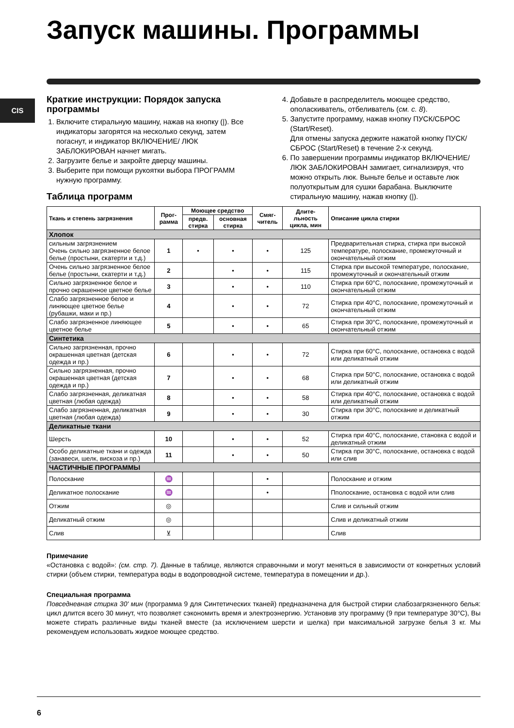Запуск машины. Программы
CIS
Краткие инструкции: Порядок запуска программы
1. Включите стиральную машину, нажав на кнопку (|). Все индикаторы загорятся на несколько секунд, затем погаснут, и индикатор ВКЛЮЧЕНИЕ/ ЛЮК ЗАБЛОКИРОВАН начнет мигать.
2. Загрузите белье и закройте дверцу машины.
3. Выберите при помощи рукоятки выбора ПРОГРАММ нужную программу.
Таблица программ
4. Добавьте в распределитель моющее средство, ополаскиватель, отбеливатель (см. с. 8).
5. Запустите программу, нажав кнопку ПУСК/СБРОС (Start/Reset).
Для отмены запуска держите нажатой кнопку ПУСК/ СБРОС (Start/Reset) в течение 2-х секунд.
6. По завершении программы индикатор ВКЛЮЧЕНИЕ/ЛЮК ЗАБЛОКИРОВАН замигает, сигнализируя, что можно открыть люк. Выньте белье и оставьте люк полуоткрытым для сушки барабана. Выключите стиральную машину, нажав кнопку (|).
| Ткань и степень загрязнения | Прог-рамма | Моющее средство | | Смяг-читель | Длите-льность цикла, мин | Описание цикла стирки |
| --- | --- | --- | --- | --- | --- | --- |
| | | предв. стирка | основная стирка | | | |
| Хлопок | | | | | | |
| сильным загрязнением Очень сильно загрязненное белое белье (простыни, скатерти и т.д.) | 1 | • | • | • | 125 | Предварительная стирка, стирка при высокой температуре, полоскание, промежуточный и окончательный отжим |
| Очень сильно загрязненное белое белье (простыни, скатерти и т.д.) | 2 | | • | • | 115 | Стирка при высокой температуре, полоскание, промежуточный и окончательный отжим |
| Сильно загрязненное белое и прочно окрашенное цветное белье | 3 | | • | • | 110 | Стирка при 60°C, полоскание, промежуточный и окончательный отжим |
| Слабо загрязненное белое и линяющее цветное белье (рубашки, маки и пр.) | 4 | | • | • | 72 | Стирка при 40°C, полоскание, промежуточный и окончательный отжим |
| Слабо загрязненное линяющее цветное белье | 5 | | • | • | 65 | Стирка при 30°C, полоскание, промежуточный и окончательный отжим |
| Синтетика | | | | | | |
| Сильно загрязненная, прочно окрашенная цветная (детская одежда и пр.) | 6 | | • | • | 72 | Стирка при 60°C, полоскание, остановка с водой или деликатный отжим |
| Сильно загрязненная, прочно окрашенная цветная (детская одежда и пр.) | 7 | | • | • | 68 | Стирка при 50°C, полоскание, остановка с водой или деликатный отжим |
| Слабо загрязненная, деликатная цветная (любая одежда) | 8 | | • | • | 58 | Стирка при 40°C, полоскание, остановка с водой или деликатный отжим |
| Слабо загрязненная, деликатная цветная (любая одежда) | 9 | | • | • | 30 | Стирка при 30°C, полоскание и деликатный отжим |
| Деликатные ткани | | | | | | |
| Шерсть | 10 | | • | • | 52 | Стирка при 40°C, полоскание, становка с водой и деликатный отжим |
| Особо деликатные ткани и одежда (занавеси, шелк, вискоза и пр.) | 11 | | • | • | 50 | Стирка при 30°C, полоскание, остановка с водой или слив |
| ЧАСТИЧНЫЕ ПРОГРАММЫ | | | | | | |
| Полоскание | ♒ | | | • | | Полоскание и отжим |
| Деликатное полоскание | ♒ | | | • | | Пполоскание, остановка с водой или слив |
| Отжим | ◎ | | | | | Слив и сильный отжим |
| Деликатный отжим | ◎ | | | | | Слив и деликатный отжим |
| Слив | ⊻ | | | | | Слив |
Примечание
«Остановка с водой»: (см. стр. 7). Данные в таблице, являются справочными и могут меняться в зависимости от конкретных условий стирки (объем стирки, температура воды в водопроводной системе, температура в помещении и др.).
Специальная программа
Повседневная стирка 30' мин (программа 9 для Синтетических тканей) предназначена для быстрой стирки слабозагрязненного белья: цикл длится всего 30 минут, что позволяет сэкономить время и электроэнергию. Установив эту программу (9 при температуре 30°C), Вы можете стирать различные виды тканей вместе (за исключением шерсти и шелка) при максимальной загрузке белья 3 кг. Мы рекомендуем использовать жидкое моющее средство.
6